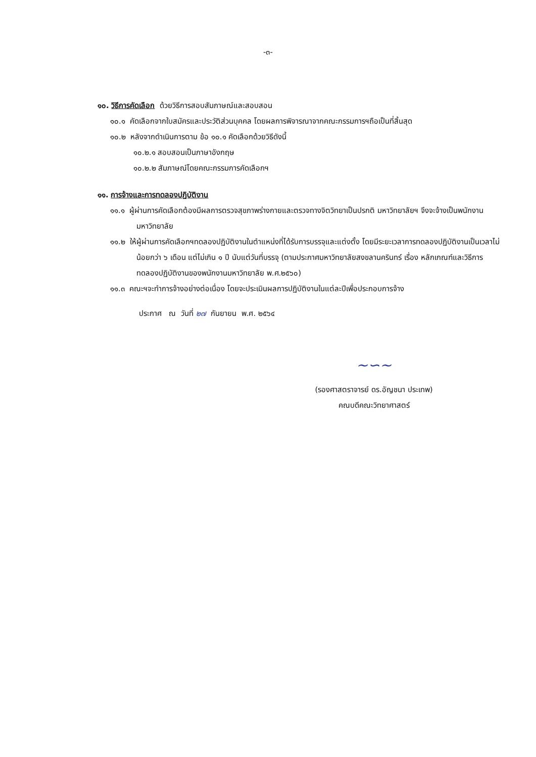-๓-
๑๐. วิธีการคัดเลือก ด้วยวิธีการสอบสัมภาษณ์และสอบสอน
๑๐.๑ คัดเลือกจากใบสมัครและประวัติส่วนบุคคล โดยผลการพิจารณาจากคณะกรรมการฯถือเป็นที่สิ้นสุด
๑๐.๒ หลังจากดำเนินการตาม ข้อ ๑๐.๑ คัดเลือกด้วยวิธีดังนี้
๑๐.๒.๑ สอบสอนเป็นภาษาอังกฤษ
๑๐.๒.๒ สัมภาษณ์โดยคณะกรรมการคัดเลือกฯ
๑๑. การจ้างและการทดลองปฏิบัติงาน
๑๑.๑ ผู้ผ่านการคัดเลือกต้องมีผลการตรวจสุขภาพร่างกายและตรวจทางจิตวิทยาเป็นปรกติ มหาวิทยาลัยฯ จึงจะจ้างเป็นพนักงานมหาวิทยาลัย
๑๑.๒ ให้ผู้ผ่านการคัดเลือกฯทดลองปฏิบัติงานในตำแหน่งที่ได้รับการบรรจุและแต่งตั้ง โดยมีระยะเวลาการทดลองปฏิบัติงานเป็นเวลาไม่น้อยกว่า ๖ เดือน แต่ไม่เกิน ๑ ปี นับแต่วันที่บรรจุ (ตามประกาศมหาวิทยาลัยสงขลานครินทร์ เรื่อง หลักเกณฑ์และวิธีการทดลองปฏิบัติงานของพนักงานมหาวิทยาลัย พ.ศ.๒๕๖๐)
๑๑.๓ คณะฯจะทำการจ้างอย่างต่อเนื่อง โดยจะประเมินผลการปฏิบัติงานในแต่ละปีเพื่อประกอบการจ้าง
ประกาศ ณ วันที่ ๒๗ กันยายน พ.ศ. ๒๕๖๔
~∽~
(รองศาสตราจารย์ ดร.อัญชนา ประเทพ)
คณบดีคณะวิทยาศาสตร์